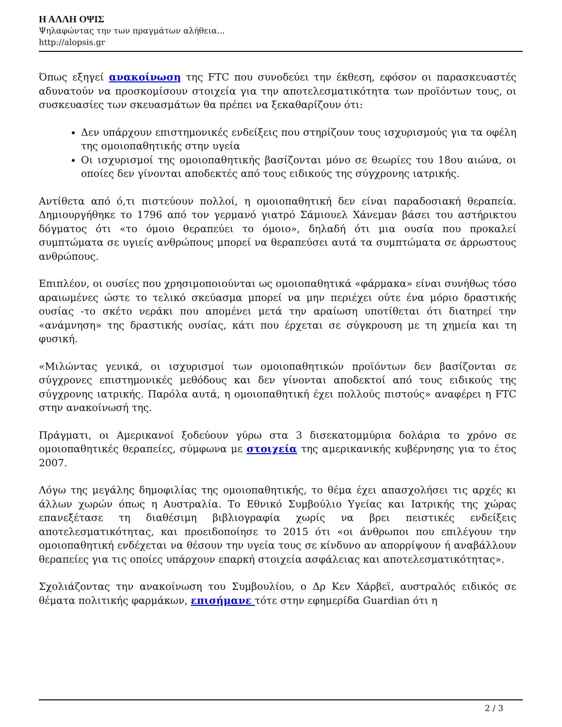Η ΑΛΛΗ ΟΨΙΣ
Ψηλαφώντας την των πραγμάτων αλήθεια...
http://alopsis.gr
Όπως εξηγεί ανακοίνωση της FTC που συνοδεύει την έκθεση, εφόσον οι παρασκευαστές αδυνατούν να προσκομίσουν στοιχεία για την αποτελεσματικότητα των προϊόντων τους, οι συσκευασίες των σκευασμάτων θα πρέπει να ξεκαθαρίζουν ότι:
Δεν υπάρχουν επιστημονικές ενδείξεις που στηρίζουν τους ισχυρισμούς για τα οφέλη της ομοιοπαθητικής στην υγεία
Οι ισχυρισμοί της ομοιοπαθητικής βασίζονται μόνο σε θεωρίες του 18ου αιώνα, οι οποίες δεν γίνονται αποδεκτές από τους ειδικούς της σύγχρονης ιατρικής.
Αντίθετα από ό,τι πιστεύουν πολλοί, η ομοιοπαθητική δεν είναι παραδοσιακή θεραπεία. Δημιουργήθηκε το 1796 από τον γερμανό γιατρό Σάμιουελ Χάνεμαν βάσει του αστήρικτου δόγματος ότι «το όμοιο θεραπεύει το όμοιο», δηλαδή ότι μια ουσία που προκαλεί συμπτώματα σε υγιείς ανθρώπους μπορεί να θεραπεύσει αυτά τα συμπτώματα σε άρρωστους ανθρώπους.
Επιπλέον, οι ουσίες που χρησιμοποιούνται ως ομοιοπαθητικά «φάρμακα» είναι συνήθως τόσο αραιωμένες ώστε το τελικό σκεύασμα μπορεί να μην περιέχει ούτε ένα μόριο δραστικής ουσίας -το σκέτο νεράκι που απομένει μετά την αραίωση υποτίθεται ότι διατηρεί την «ανάμνηση» της δραστικής ουσίας, κάτι που έρχεται σε σύγκρουση με τη χημεία και τη φυσική.
«Μιλώντας γενικά, οι ισχυρισμοί των ομοιοπαθητικών προϊόντων δεν βασίζονται σε σύγχρονες επιστημονικές μεθόδους και δεν γίνονται αποδεκτοί από τους ειδικούς της σύγχρονης ιατρικής. Παρόλα αυτά, η ομοιοπαθητική έχει πολλούς πιστούς» αναφέρει η FTC στην ανακοίνωσή της.
Πράγματι, οι Αμερικανοί ξοδεύουν γύρω στα 3 δισεκατομμύρια δολάρια το χρόνο σε ομοιοπαθητικές θεραπείες, σύμφωνα με στοιχεία της αμερικανικής κυβέρνησης για το έτος 2007.
Λόγω της μεγάλης δημοφιλίας της ομοιοπαθητικής, το θέμα έχει απασχολήσει τις αρχές κι άλλων χωρών όπως η Αυστραλία. Το Εθνικό Συμβούλιο Υγείας και Ιατρικής της χώρας επανεξέτασε τη διαθέσιμη βιβλιογραφία χωρίς να βρει πειστικές ενδείξεις αποτελεσματικότητας, και προειδοποίησε το 2015 ότι «οι άνθρωποι που επιλέγουν την ομοιοπαθητική ενδέχεται να θέσουν την υγεία τους σε κίνδυνο αν απορρίψουν ή αναβάλλουν θεραπείες για τις οποίες υπάρχουν επαρκή στοιχεία ασφάλειας και αποτελεσματικότητας».
Σχολιάζοντας την ανακοίνωση του Συμβουλίου, ο Δρ Κεν Χάρβεϊ, αυστραλός ειδικός σε θέματα πολιτικής φαρμάκων, επισήμανε τότε στην εφημερίδα Guardian ότι η
2 / 3